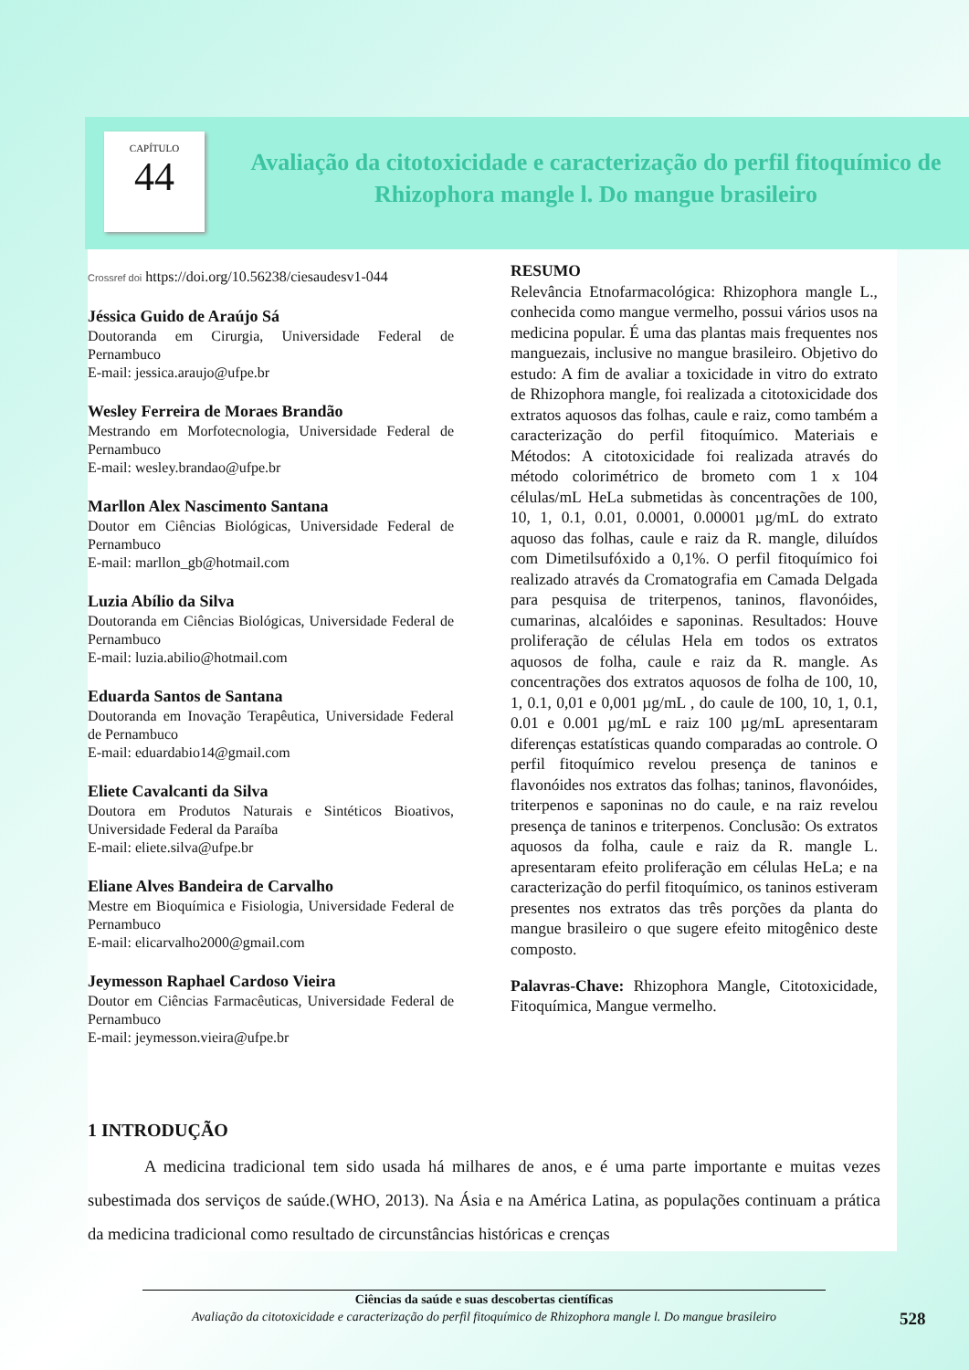CAPÍTULO
44
Avaliação da citotoxicidade e caracterização do perfil fitoquímico de Rhizophora mangle l. Do mangue brasileiro
Crossref doi https://doi.org/10.56238/ciesaudesv1-044
Jéssica Guido de Araújo Sá
Doutoranda em Cirurgia, Universidade Federal de Pernambuco
E-mail: jessica.araujo@ufpe.br
Wesley Ferreira de Moraes Brandão
Mestrando em Morfotecnologia, Universidade Federal de Pernambuco
E-mail: wesley.brandao@ufpe.br
Marllon Alex Nascimento Santana
Doutor em Ciências Biológicas, Universidade Federal de Pernambuco
E-mail: marllon_gb@hotmail.com
Luzia Abílio da Silva
Doutoranda em Ciências Biológicas, Universidade Federal de Pernambuco
E-mail: luzia.abilio@hotmail.com
Eduarda Santos de Santana
Doutoranda em Inovação Terapêutica, Universidade Federal de Pernambuco
E-mail: eduardabio14@gmail.com
Eliete Cavalcanti da Silva
Doutora em Produtos Naturais e Sintéticos Bioativos, Universidade Federal da Paraíba
E-mail: eliete.silva@ufpe.br
Eliane Alves Bandeira de Carvalho
Mestre em Bioquímica e Fisiologia, Universidade Federal de Pernambuco
E-mail: elicarvalho2000@gmail.com
Jeymesson Raphael Cardoso Vieira
Doutor em Ciências Farmacêuticas, Universidade Federal de Pernambuco
E-mail: jeymesson.vieira@ufpe.br
RESUMO
Relevância Etnofarmacológica: Rhizophora mangle L., conhecida como mangue vermelho, possui vários usos na medicina popular. É uma das plantas mais frequentes nos manguezais, inclusive no mangue brasileiro. Objetivo do estudo: A fim de avaliar a toxicidade in vitro do extrato de Rhizophora mangle, foi realizada a citotoxicidade dos extratos aquosos das folhas, caule e raiz, como também a caracterização do perfil fitoquímico. Materiais e Métodos: A citotoxicidade foi realizada através do método colorimétrico de brometo com 1 x 104 células/mL HeLa submetidas às concentrações de 100, 10, 1, 0.1, 0.01, 0.0001, 0.00001 µg/mL do extrato aquoso das folhas, caule e raiz da R. mangle, diluídos com Dimetilsufóxido a 0,1%. O perfil fitoquímico foi realizado através da Cromatografia em Camada Delgada para pesquisa de triterpenos, taninos, flavonóides, cumarinas, alcalóides e saponinas. Resultados: Houve proliferação de células Hela em todos os extratos aquosos de folha, caule e raiz da R. mangle. As concentrações dos extratos aquosos de folha de 100, 10, 1, 0.1, 0,01 e 0,001 µg/mL , do caule de 100, 10, 1, 0.1, 0.01 e 0.001 µg/mL e raiz 100 µg/mL apresentaram diferenças estatísticas quando comparadas ao controle. O perfil fitoquímico revelou presença de taninos e flavonóides nos extratos das folhas; taninos, flavonóides, triterpenos e saponinas no do caule, e na raiz revelou presença de taninos e triterpenos. Conclusão: Os extratos aquosos da folha, caule e raiz da R. mangle L. apresentaram efeito proliferação em células HeLa; e na caracterização do perfil fitoquímico, os taninos estiveram presentes nos extratos das três porções da planta do mangue brasileiro o que sugere efeito mitogênico deste composto.
Palavras-Chave: Rhizophora Mangle, Citotoxicidade, Fitoquímica, Mangue vermelho.
1 INTRODUÇÃO
A medicina tradicional tem sido usada há milhares de anos, e é uma parte importante e muitas vezes subestimada dos serviços de saúde.(WHO, 2013). Na Ásia e na América Latina, as populações continuam a prática da medicina tradicional como resultado de circunstâncias históricas e crenças
Ciências da saúde e suas descobertas científicas
Avaliação da citotoxicidade e caracterização do perfil fitoquímico de Rhizophora mangle l. Do mangue brasileiro
528